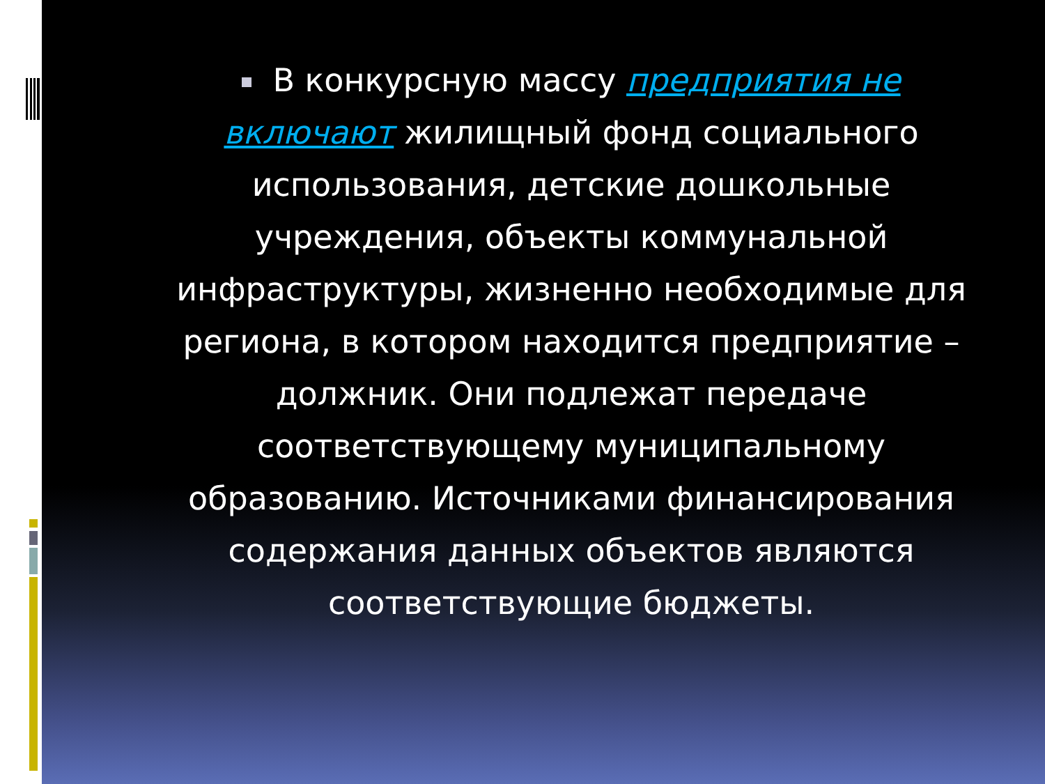В конкурсную массу предприятия не включают жилищный фонд социального использования, детские дошкольные учреждения, объекты коммунальной инфраструктуры, жизненно необходимые для региона, в котором находится предприятие – должник. Они подлежат передаче соответствующему муниципальному образованию. Источниками финансирования содержания данных объектов являются соответствующие бюджеты.